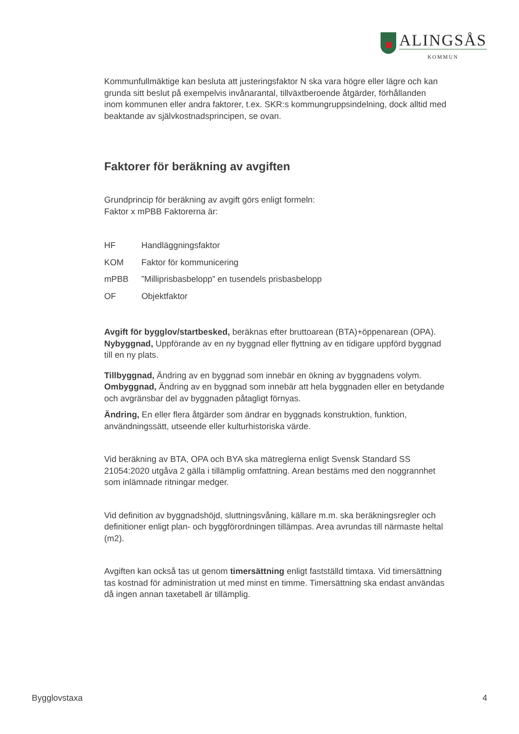ALINGSÅS
KOMMUN
Kommunfullmäktige kan besluta att justeringsfaktor N ska vara högre eller lägre och kan grunda sitt beslut på exempelvis invånarantal, tillväxtberoende åtgärder, förhållanden inom kommunen eller andra faktorer, t.ex. SKR:s kommungruppsindelning, dock alltid med beaktande av självkostnadsprincipen, se ovan.
Faktorer för beräkning av avgiften
Grundprincip för beräkning av avgift görs enligt formeln:
Faktor x mPBB Faktorerna är:
HF Handläggningsfaktor
KOM Faktor för kommunicering
mPBB”Milliprisbasbelopp” en tusendels prisbasbelopp
OF Objektfaktor
Avgift för bygglov/startbesked, beräknas efter bruttoarean (BTA)+öppenarean (OPA). Nybyggnad, Uppförande av en ny byggnad eller flyttning av en tidigare uppförd byggnad till en ny plats.
Tillbyggnad, Ändring av en byggnad som innebär en ökning av byggnadens volym. Ombyggnad, Ändring av en byggnad som innebär att hela byggnaden eller en betydande och avgränsbar del av byggnaden påtagligt förnyas.
Ändring, En eller flera åtgärder som ändrar en byggnads konstruktion, funktion, användningssätt, utseende eller kulturhistoriska värde.
Vid beräkning av BTA, OPA och BYA ska mätreglerna enligt Svensk Standard SS 21054:2020 utgåva 2 gälla i tillämplig omfattning. Arean bestäms med den noggrannhet som inlämnade ritningar medger.
Vid definition av byggnadshöjd, sluttningsvåning, källare m.m. ska beräkningsregler och definitioner enligt plan- och byggförordningen tillämpas. Area avrundas till närmaste heltal (m2).
Avgiften kan också tas ut genom timersättning enligt fastställd timtaxa. Vid timersättning tas kostnad för administration ut med minst en timme. Timersättning ska endast användas då ingen annan taxetabell är tillämplig.
Bygglovstaxa 4